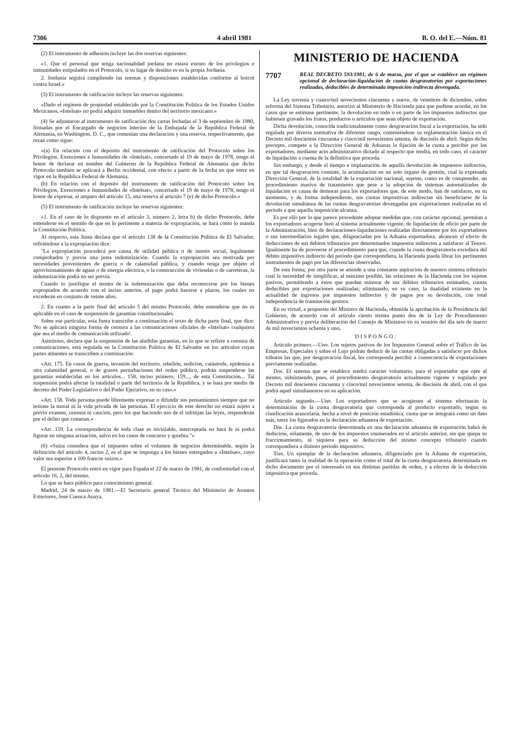7306 4 abril 1981 B. O. del E.—Núm. 81
(2) El instrumento de adhesión incluye las dos reservas siguientes:
«1. Que el personal que tenga nacionalidad jordana no estará exento de los privilegios e inmunidades estipulados en el Protocolo, si su lugar de destino es en la propia Jordania.
2. Jordania seguirá cumpliendo las normas y disposiciones establecidas conforme al boicot contra Israel.»
(3) El instrumento de ratificación incluye las reservas siguientes:
«Dado el régimen de propiedad establecido por la Constitución Política de los Estados Unidos Mexicanos, «Intelsat» no podrá adquirir inmuebles dentro del territorio mexicano.»
(4) Se adjuntaron al instrumento de ratificación dos cartas fechadas el 3 de septiembre de 1980, firmadas por el Encargado de negocios interino de la Embajada de la República Federal de Alemania, en Washington, D. C., que contenían una declaración y una reserva, respectivamente, que rezan como sigue:
«(a) En relación con el depósito del instrumento de ratificación del Protocolo sobre los Privilegios, Exenciones e Inmunidades de «Intelsat», concertado el 19 de mayo de 1978, tengo el honor de declarar en nombre del Gobierno de la República Federal de Alemania que dicho Protocolo también se aplicará a Berlín occidental, con efecto a partir de la fecha en que entre en vigor en la República Federal de Alemania.
(b) En relación con el depósito del instrumento de ratificación del Protocolo sobre los Privilegios, Exenciones e Inmunidades de «Intelsat», concertado el 19 de mayo de 1978, tengo el honor de expresar, al amparo del artículo 15, una reserva al artículo 7 (e) de dicho Protocolo.»
(5) El instrumento de ratificación incluye las reservas siguientes:
«1. En el caso de lo dispuesto en el artículo 3, número 2, letra b) de dicho Protocolo, debe entenderse en el sentido de que en lo pertinente a materia de expropiación, se hará como lo manda la Constitución Política.
Al respecto, esta Junta declara que el artículo 138 de la Constitución Política de El Salvador, refiriéndose a la expropiación dice:
"La expropiación procederá por causa de utilidad pública o de interés social, legalmente comprobados y previa una justa indemnización. Cuando la expropiación sea motivada por necesidades provenientes de guerra o de calamidad pública, y cuando tenga por objeto el aprovisionamiento de aguas o de energía eléctrica, o la construcción de viviendas o de carreteras, la indemnización podrá no ser previa.
Cuando lo justifique el monto de la indemnización que deba reconocerse por los bienes expropiados de acuerdo con el inciso anterior, el pago podrá hacerse a plazos, los cuales no excederán en conjunto de veinte años.
2. En cuanto a la parte final del artículo 5 del mismo Protocolo, debe entenderse que no es aplicable en el caso de suspensión de garantías constitucionales.
Sobre ese particular, esta Junta transcribe a continuación el texto de dicha parte final, que dice: 'No se aplicará ninguna forma de censura a las comunicaciones oficiales de «Intelsat» cualquiera que sea el medio de comunicación utilizado'.
Asimismo, declara que la suspensión de las aludidas garantías, en lo que se refiere a censura de comunicaciones, está regulada en la Constitución Política de El Salvador en los artículos cuyas partes atinentes se transcriben a continuación:
«Art. 175. En casos de guerra, invasión del territorio, rebelión, sedición, catástrofe, epidemia u otra calamidad general, o de graves perturbaciones del orden público, podrán suspenderse las garantías establecidas en los artículos... 158, inciso primero, 159..., de esta Constitución... Tal suspensión podrá afectar la totalidad o parte del territorio de la República, y se hará por medio de decreto del Poder Legislativo o del Poder Ejecutivo, en su caso.»
«Art. 158. Toda persona puede libremente expresar o difundir sus pensamientos siempre que no lesione la moral ni la vida privada de las personas. El ejercicio de este derecho no estará sujeto a previo examen, censura ni caución, pero los que haciendo uso de él infrinjan las leyes, responderán por el delito que cometan.»
«Art. 159. La correspondencia de toda clase es inviolable, interceptada no hará fe ni podrá figurar en ninguna actuación, salvo en los casos de concurso y quiebra."»
(6) «Suiza considera que el impuesto sobre el volumen de negocios determinable, según la definición del artículo 4, inciso 2, es el que se imponga a los bienes entregados a «Intelsat», cuyo valor sea superior a 100 francos suizos.»
El presente Protocolo entró en vigor para España el 22 de marzo de 1981, de conformidad con el artículo 16, 2, del mismo.
Lo que se hace público para conocimiento general.
Madrid, 24 de marzo de 1981.—El Secretario general Técnico del Ministerio de Asuntos Exteriores, José Cuenca Anaya.
MINISTERIO DE HACIENDA
7707 REAL DECRETO 593/1981, de 6 de marzo, por el que se establece un régimen opcional de declaración-liquidación de cuotas desgravatorias por exportaciones realizadas, deducibles de determinada imposición indirecta devengada.
La Ley noventa y cuatro/mil novecientos cincuenta y nueve, de veintitrés de diciembre, sobre reforma del Sistema Tributario, autorizó al Ministerio de Hacienda para que pudiese acordar, en los casos que se estimase pertinente, la devolución en todo o en parte de los impuestos indirectos que hubiesen gravado los frutos, productos o artículos que sean objeto de exportación.
Dicha devolución, conocida tradicionalmente como desgravación fiscal a la exportación, ha sido regulada por diversa normativa de diferente rango, conteniéndose su reglamentación básica en el Decreto mil doscientos cincuenta y cinco/mil novecientos setenta, de dieciséis de abril. Según dicho precepto, compete a la Dirección General de Aduanas la fijación de la cuota a percibir por los exportadores, mediante acto administrativo dictado al respecto que tendrá, en todo caso, el carácter de liquidación a cuenta de la definitiva que proceda.
Sin embargo, y desde el tiempo e implantación de aquella devolución de impuestos indirectos, en que tal desgravación consiste, la acumulación en un solo órgano de gestión, cual la expresada Dirección General, de la totalidad de la exportación nacional, supone, como es de comprender, un procedimiento masivo de tratamiento que pese a la adopción de sistemas automatizados de liquidación es causa de demoras para los exportadores que, de este modo, han de satisfacer, en su momento, y de forma independiente, sus cuotas impositivas indirectas sin beneficiarse de la devolución simultánea de las cuotas desgravatorias devengadas por exportaciones realizadas en el período a que aquella imposición alcanza.
Es por ello por lo que parece procedente adoptar medidas que, con carácter opcional, permitan a los exportadores acogerse bien al sistema actualmente vigente, de liquidación de oficio por parte de la Administración, bien de declaraciones-liquidaciones realizadas directamente por los exportadores o sus intermediarios legales que, diligenciadas por la Aduana exportadora, alcancen el efecto de deducciones de sus débitos tributarios por determinados impuestos indirectos a satisfacer al Tesoro. Igualmente ha de proveerse el procedimiento para que, cuando la cuota desgravatoria excediera del débito impositivo indirecto del período que correspondiera, la Hacienda pueda librar los pertinentes instrumentos de pago por las diferencias observadas.
De esta forma, por otra parte se atiende a una constante aspiración de nuestro sistema tributario cual la necesidad de simplificar, al máximo posible, las relaciones de la Hacienda con los sujetos pasivos, permitiendo a éstos que puedan minorar de sus débitos tributarios estimados, cuotas deducibles por exportaciones realizadas; eliminando, en su caso, la dualidad existente en la actualidad de ingresos por impuestos indirectos y de pagos por su devolución, con total independencia de tramitación gestora.
En su virtud, a propuesta del Ministro de Hacienda, obtenida la aprobación de la Presidencia del Gobierno, de acuerdo con el artículo ciento treinta punto dos de la Ley de Procedimiento Administrativo y previa deliberación del Consejo de Ministros en su reunión del día seis de marzo de mil novecientos ochenta y uno,
DISPONGO:
Artículo primero.—Uno. Los sujetos pasivos de los Impuestos General sobre el Tráfico de las Empresas, Especiales y sobre el Lujo podrán deducir de las cuotas obligadas a satisfacer por dichos tributos las que, por desgravación fiscal, les corresponda percibir a consecuencia de exportaciones previamente realizadas.
Dos. El sistema que se establece tendrá carácter voluntario, para el exportador que opte al mismo, subsistiendo, pues, el procedimiento desgravatorio actualmente vigente y regulado por Decreto mil doscientos cincuenta y cinco/mil novecientos setenta, de dieciséis de abril, con el que podrá aquél simultanearse en su aplicación.
Artículo segundo.—Uno. Los exportadores que se acogiesen al sistema efectuarán la determinación de la cuota desgravatoria que corresponda al producto exportado, según su clasificación arancelaria, hecha a nivel de posición estadística, cuota que se integrará como un dato más, entre los figurados en la declaración aduanera de exportación.
Dos. La cuota desgravatoria determinada en una declaración aduanera de exportación habrá de deducirse, sólamente, de uno de los impuestos enumerados en el artículo anterior, sin que quepa su fraccionamiento, ni siquiera para su deducción del mismo concepto tributario cuando correspondiera a distinto período impositivo.
Tres. Un ejemplar de la declaración aduanera, diligenciado por la Aduana de exportación, justificará tanto la realidad de la operación como el total de la cuota desgravatoria determinada en dicho documento por el interesado en sus distintas partidas de orden, y a efectos de la deducción impositiva que proceda.